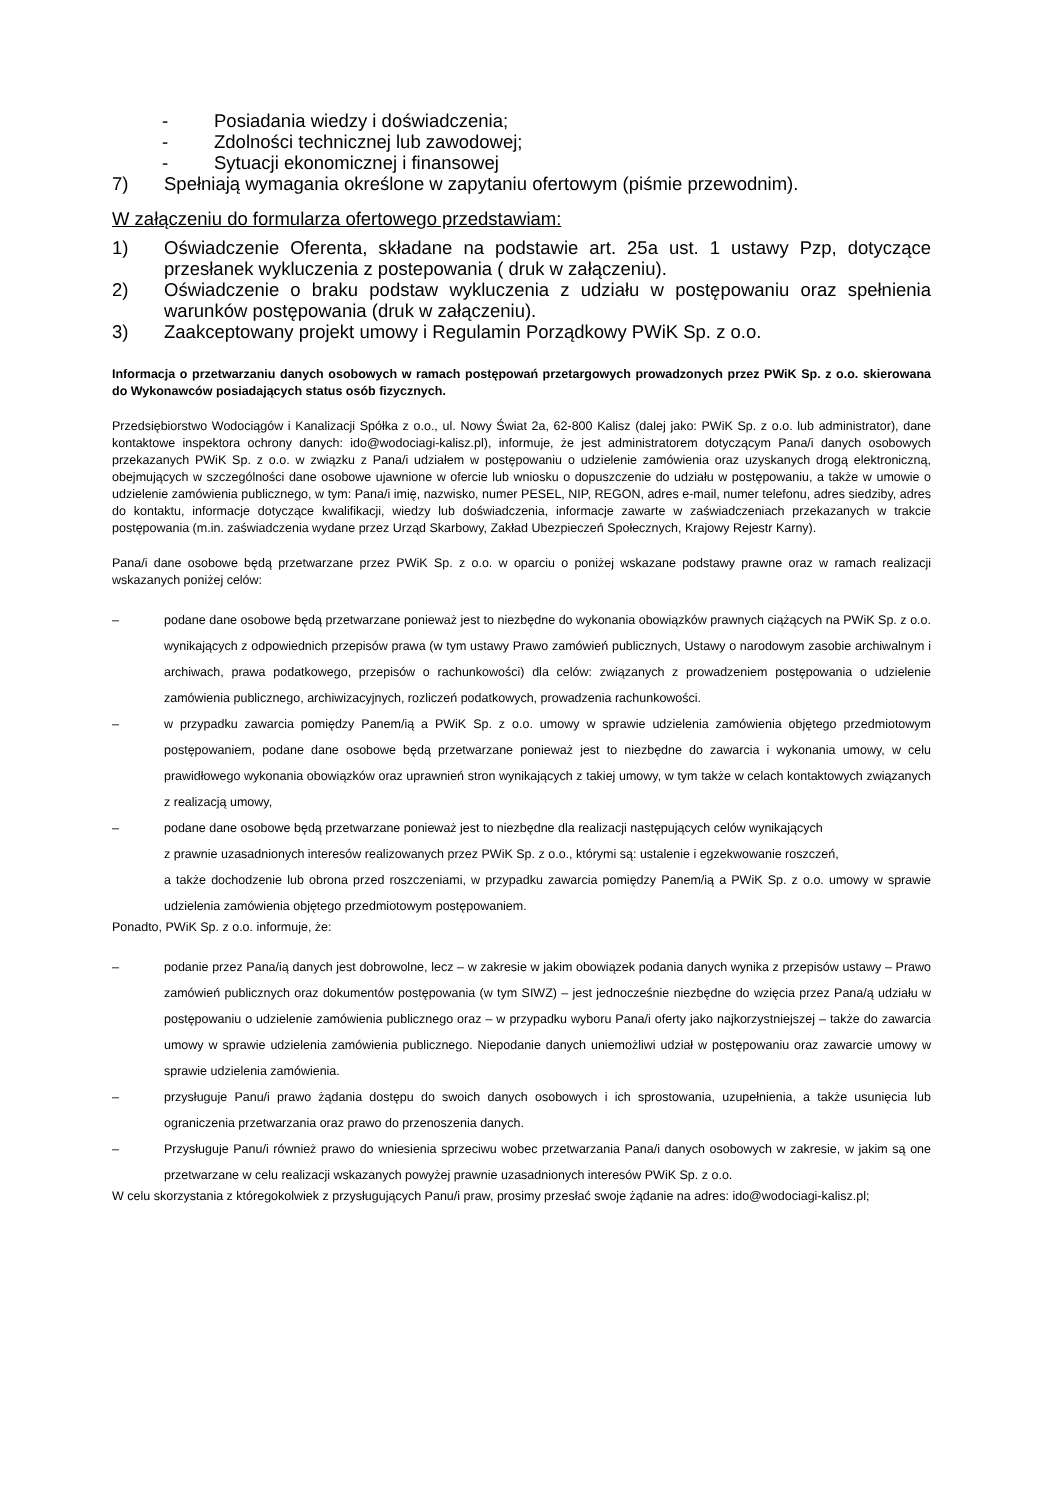- Posiadania wiedzy i doświadczenia;
- Zdolności technicznej lub zawodowej;
- Sytuacji ekonomicznej i finansowej
7) Spełniają wymagania określone w zapytaniu ofertowym (piśmie przewodnim).
W załączeniu do formularza ofertowego przedstawiam:
1) Oświadczenie Oferenta, składane na podstawie art. 25a ust. 1 ustawy Pzp, dotyczące przesłanek wykluczenia z postepowania ( druk w załączeniu).
2) Oświadczenie o braku podstaw wykluczenia z udziału w postępowaniu oraz spełnienia warunków postępowania (druk w załączeniu).
3) Zaakceptowany projekt umowy i Regulamin Porządkowy PWiK Sp. z o.o.
Informacja o przetwarzaniu danych osobowych w ramach postępowań przetargowych prowadzonych przez PWiK Sp. z o.o. skierowana do Wykonawców posiadających status osób fizycznych.
Przedsiębiorstwo Wodociągów i Kanalizacji Spółka z o.o., ul. Nowy Świat 2a, 62-800 Kalisz (dalej jako: PWiK Sp. z o.o. lub administrator), dane kontaktowe inspektora ochrony danych: ido@wodociagi-kalisz.pl), informuje, że jest administratorem dotyczącym Pana/i danych osobowych przekazanych PWiK Sp. z o.o. w związku z Pana/i udziałem w postępowaniu o udzielenie zamówienia oraz uzyskanych drogą elektroniczną, obejmujących w szczególności dane osobowe ujawnione w ofercie lub wniosku o dopuszczenie do udziału w postępowaniu, a także w umowie o udzielenie zamówienia publicznego, w tym: Pana/i imię, nazwisko, numer PESEL, NIP, REGON, adres e-mail, numer telefonu, adres siedziby, adres do kontaktu, informacje dotyczące kwalifikacji, wiedzy lub doświadczenia, informacje zawarte w zaświadczeniach przekazanych w trakcie postępowania (m.in. zaświadczenia wydane przez Urząd Skarbowy, Zakład Ubezpieczeń Społecznych, Krajowy Rejestr Karny).
Pana/i dane osobowe będą przetwarzane przez PWiK Sp. z o.o. w oparciu o poniżej wskazane podstawy prawne oraz w ramach realizacji wskazanych poniżej celów:
– podane dane osobowe będą przetwarzane ponieważ jest to niezbędne do wykonania obowiązków prawnych ciążących na PWiK Sp. z o.o. wynikających z odpowiednich przepisów prawa (w tym ustawy Prawo zamówień publicznych, Ustawy o narodowym zasobie archiwalnym i archiwach, prawa podatkowego, przepisów o rachunkowości) dla celów: związanych z prowadzeniem postępowania o udzielenie zamówienia publicznego, archiwizacyjnych, rozliczeń podatkowych, prowadzenia rachunkowości.
– w przypadku zawarcia pomiędzy Panem/ią a PWiK Sp. z o.o. umowy w sprawie udzielenia zamówienia objętego przedmiotowym postępowaniem, podane dane osobowe będą przetwarzane ponieważ jest to niezbędne do zawarcia i wykonania umowy, w celu prawidłowego wykonania obowiązków oraz uprawnień stron wynikających z takiej umowy, w tym także w celach kontaktowych związanych z realizacją umowy,
– podane dane osobowe będą przetwarzane ponieważ jest to niezbędne dla realizacji następujących celów wynikających
z prawnie uzasadnionych interesów realizowanych przez PWiK Sp. z o.o., którymi są: ustalenie i egzekwowanie roszczeń,
a także dochodzenie lub obrona przed roszczeniami, w przypadku zawarcia pomiędzy Panem/ią a PWiK Sp. z o.o. umowy w sprawie udzielenia zamówienia objętego przedmiotowym postępowaniem.
Ponadto, PWiK Sp. z o.o. informuje, że:
– podanie przez Pana/ią danych jest dobrowolne, lecz – w zakresie w jakim obowiązek podania danych wynika z przepisów ustawy – Prawo zamówień publicznych oraz dokumentów postępowania (w tym SIWZ) – jest jednocześnie niezbędne do wzięcia przez Pana/ą udziału w postępowaniu o udzielenie zamówienia publicznego oraz – w przypadku wyboru Pana/i oferty jako najkorzystniejszej – także do zawarcia umowy w sprawie udzielenia zamówienia publicznego. Niepodanie danych uniemożliwi udział w postępowaniu oraz zawarcie umowy w sprawie udzielenia zamówienia.
– przysługuje Panu/i prawo żądania dostępu do swoich danych osobowych i ich sprostowania, uzupełnienia, a także usunięcia lub ograniczenia przetwarzania oraz prawo do przenoszenia danych.
– Przysługuje Panu/i również prawo do wniesienia sprzeciwu wobec przetwarzania Pana/i danych osobowych w zakresie, w jakim są one przetwarzane w celu realizacji wskazanych powyżej prawnie uzasadnionych interesów PWiK Sp. z o.o.
W celu skorzystania z któregokolwiek z przysługujących Panu/i praw, prosimy przesłać swoje żądanie na adres: ido@wodociagi-kalisz.pl;